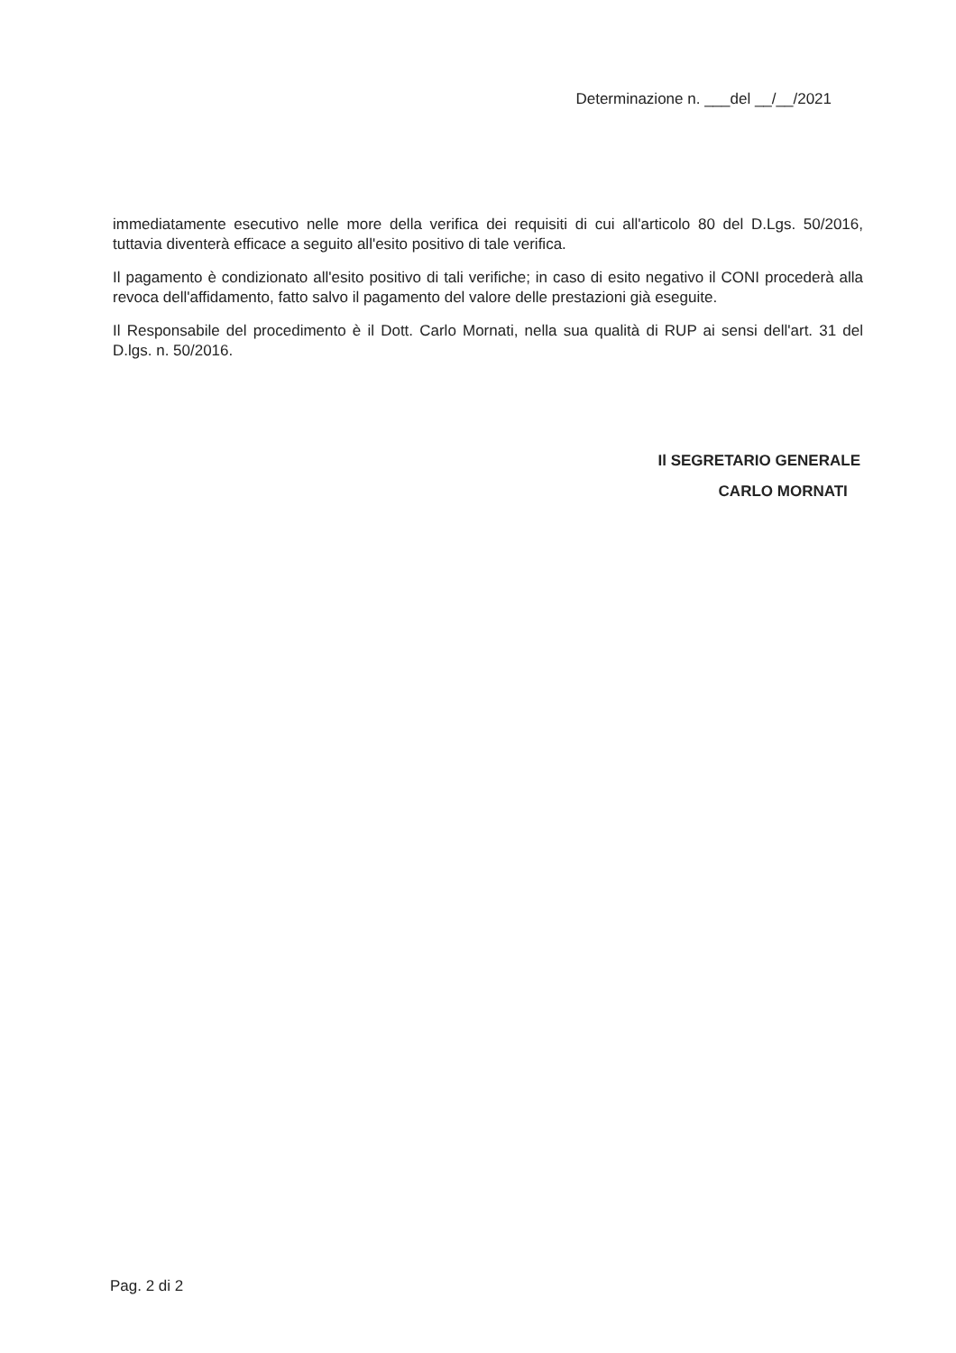Determinazione n. ___del __/__/2021
immediatamente esecutivo nelle more della verifica dei requisiti di cui all'articolo 80 del D.Lgs. 50/2016, tuttavia diventerà efficace a seguito all'esito positivo di tale verifica.
Il pagamento è condizionato all'esito positivo di tali verifiche; in caso di esito negativo il CONI procederà alla revoca dell'affidamento, fatto salvo il pagamento del valore delle prestazioni già eseguite.
Il Responsabile del procedimento è il Dott. Carlo Mornati, nella sua qualità di RUP ai sensi dell'art. 31 del D.lgs. n. 50/2016.
Il SEGRETARIO GENERALE
CARLO MORNATI
Pag. 2 di 2